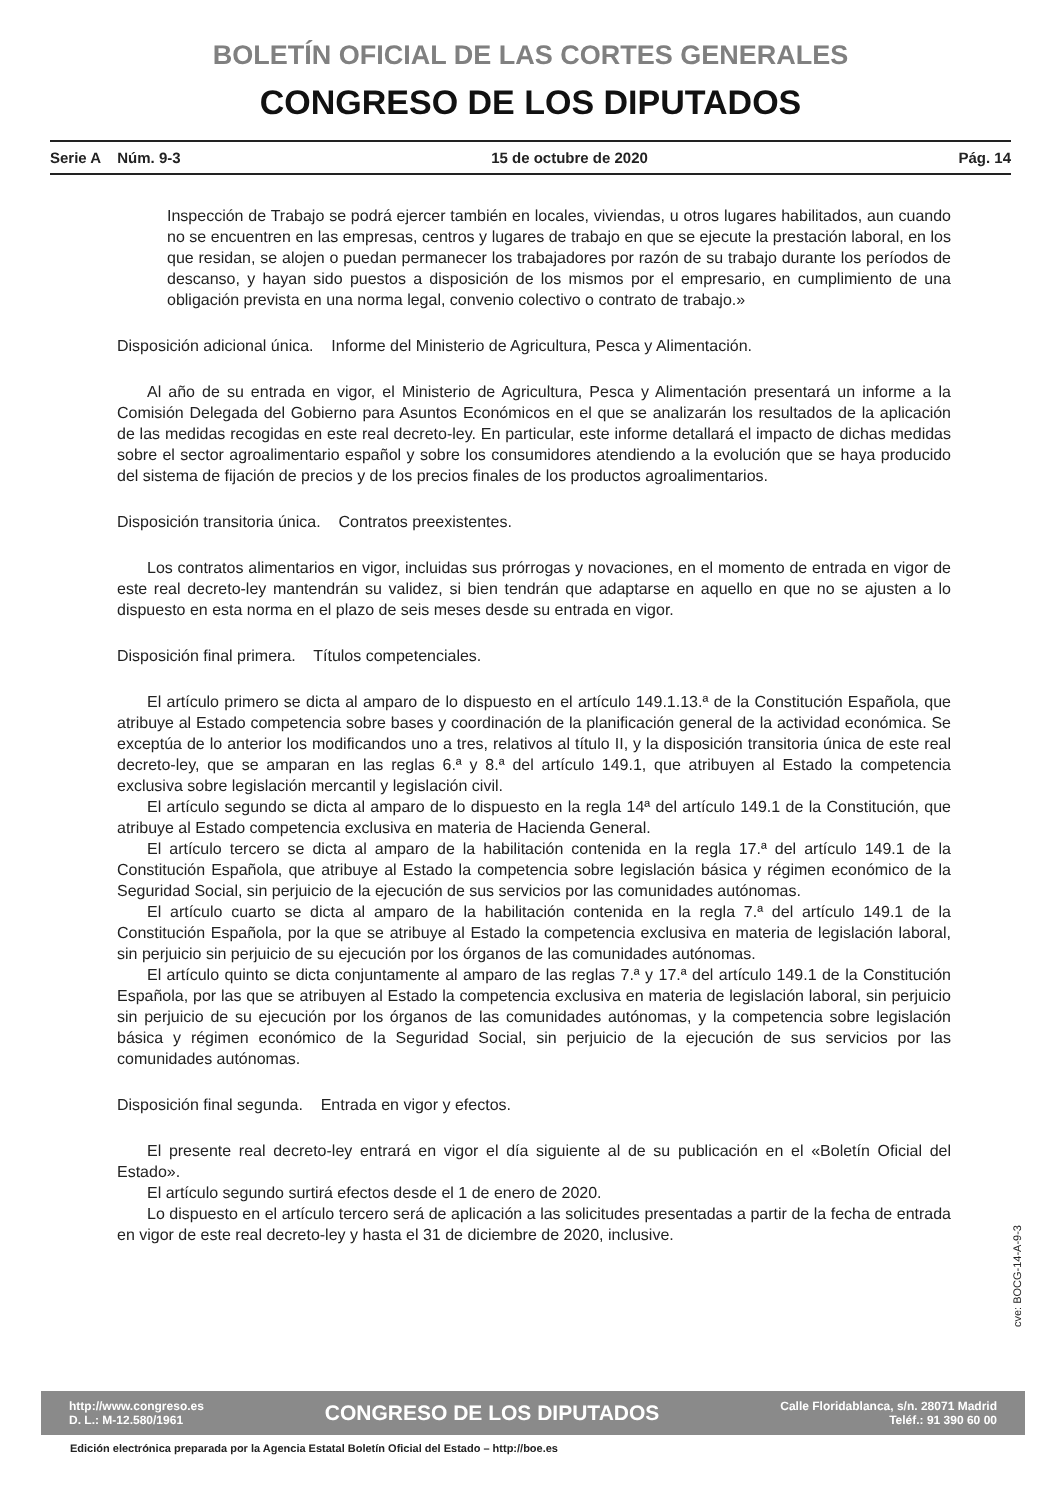BOLETÍN OFICIAL DE LAS CORTES GENERALES
CONGRESO DE LOS DIPUTADOS
Serie A Núm. 9-3 15 de octubre de 2020 Pág. 14
Inspección de Trabajo se podrá ejercer también en locales, viviendas, u otros lugares habilitados, aun cuando no se encuentren en las empresas, centros y lugares de trabajo en que se ejecute la prestación laboral, en los que residan, se alojen o puedan permanecer los trabajadores por razón de su trabajo durante los períodos de descanso, y hayan sido puestos a disposición de los mismos por el empresario, en cumplimiento de una obligación prevista en una norma legal, convenio colectivo o contrato de trabajo.»
Disposición adicional única. Informe del Ministerio de Agricultura, Pesca y Alimentación.
Al año de su entrada en vigor, el Ministerio de Agricultura, Pesca y Alimentación presentará un informe a la Comisión Delegada del Gobierno para Asuntos Económicos en el que se analizarán los resultados de la aplicación de las medidas recogidas en este real decreto-ley. En particular, este informe detallará el impacto de dichas medidas sobre el sector agroalimentario español y sobre los consumidores atendiendo a la evolución que se haya producido del sistema de fijación de precios y de los precios finales de los productos agroalimentarios.
Disposición transitoria única. Contratos preexistentes.
Los contratos alimentarios en vigor, incluidas sus prórrogas y novaciones, en el momento de entrada en vigor de este real decreto-ley mantendrán su validez, si bien tendrán que adaptarse en aquello en que no se ajusten a lo dispuesto en esta norma en el plazo de seis meses desde su entrada en vigor.
Disposición final primera. Títulos competenciales.
El artículo primero se dicta al amparo de lo dispuesto en el artículo 149.1.13.ª de la Constitución Española, que atribuye al Estado competencia sobre bases y coordinación de la planificación general de la actividad económica. Se exceptúa de lo anterior los modificandos uno a tres, relativos al título II, y la disposición transitoria única de este real decreto-ley, que se amparan en las reglas 6.ª y 8.ª del artículo 149.1, que atribuyen al Estado la competencia exclusiva sobre legislación mercantil y legislación civil.
El artículo segundo se dicta al amparo de lo dispuesto en la regla 14ª del artículo 149.1 de la Constitución, que atribuye al Estado competencia exclusiva en materia de Hacienda General.
El artículo tercero se dicta al amparo de la habilitación contenida en la regla 17.ª del artículo 149.1 de la Constitución Española, que atribuye al Estado la competencia sobre legislación básica y régimen económico de la Seguridad Social, sin perjuicio de la ejecución de sus servicios por las comunidades autónomas.
El artículo cuarto se dicta al amparo de la habilitación contenida en la regla 7.ª del artículo 149.1 de la Constitución Española, por la que se atribuye al Estado la competencia exclusiva en materia de legislación laboral, sin perjuicio sin perjuicio de su ejecución por los órganos de las comunidades autónomas.
El artículo quinto se dicta conjuntamente al amparo de las reglas 7.ª y 17.ª del artículo 149.1 de la Constitución Española, por las que se atribuyen al Estado la competencia exclusiva en materia de legislación laboral, sin perjuicio sin perjuicio de su ejecución por los órganos de las comunidades autónomas, y la competencia sobre legislación básica y régimen económico de la Seguridad Social, sin perjuicio de la ejecución de sus servicios por las comunidades autónomas.
Disposición final segunda. Entrada en vigor y efectos.
El presente real decreto-ley entrará en vigor el día siguiente al de su publicación en el «Boletín Oficial del Estado».
El artículo segundo surtirá efectos desde el 1 de enero de 2020.
Lo dispuesto en el artículo tercero será de aplicación a las solicitudes presentadas a partir de la fecha de entrada en vigor de este real decreto-ley y hasta el 31 de diciembre de 2020, inclusive.
cve: BOCG-14-A-9-3
http://www.congreso.es
D. L.: M-12.580/1961
CONGRESO DE LOS DIPUTADOS
Calle Floridablanca, s/n. 28071 Madrid
Teléf.: 91 390 60 00
Edición electrónica preparada por la Agencia Estatal Boletín Oficial del Estado – http://boe.es